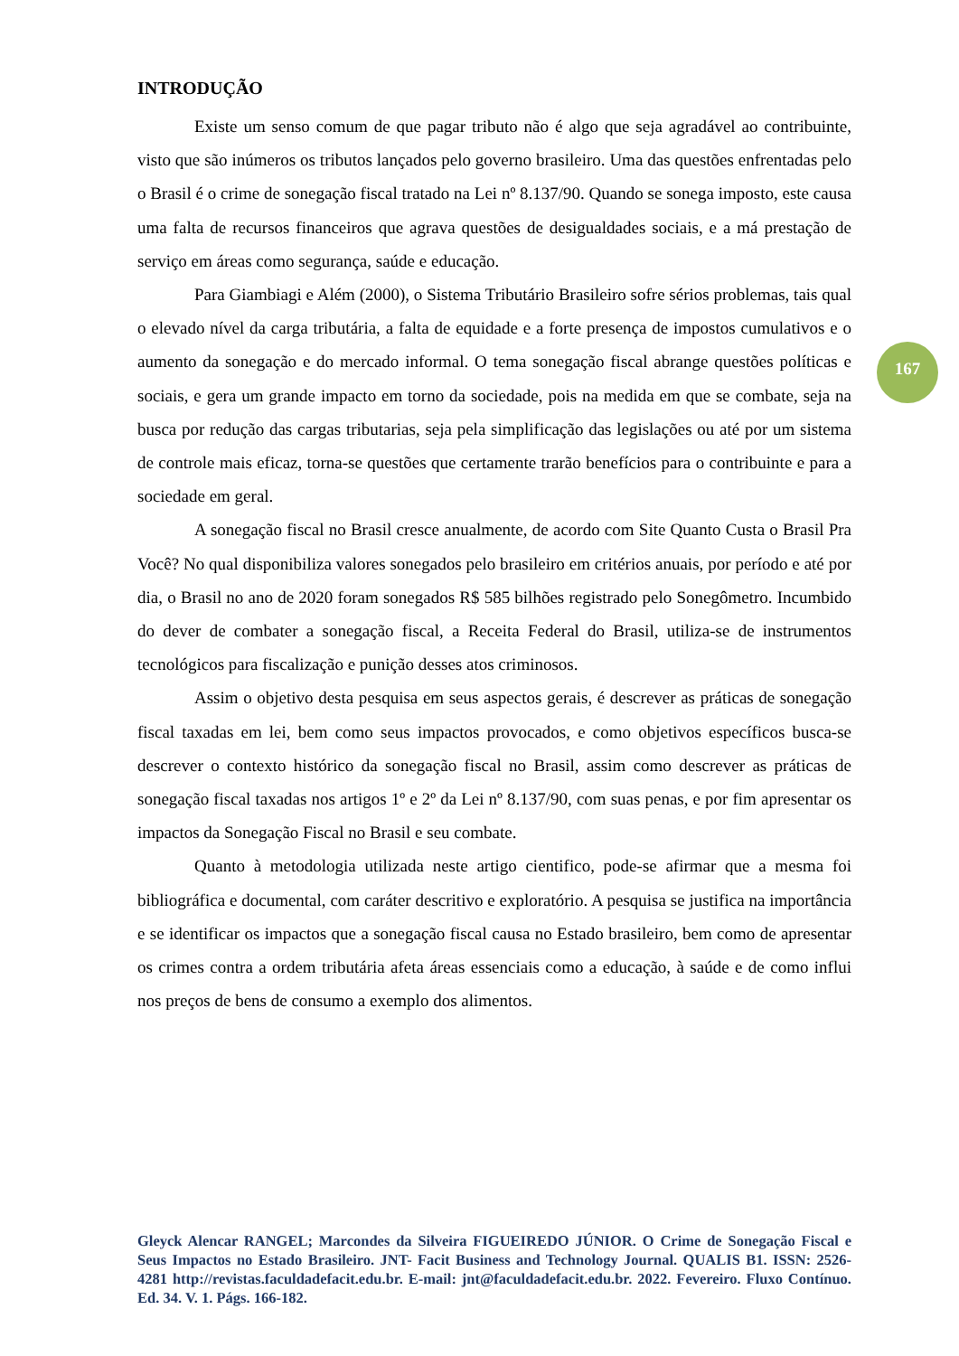INTRODUÇÃO
Existe um senso comum de que pagar tributo não é algo que seja agradável ao contribuinte, visto que são inúmeros os tributos lançados pelo governo brasileiro. Uma das questões enfrentadas pelo o Brasil é o crime de sonegação fiscal tratado na Lei nº 8.137/90. Quando se sonega imposto, este causa uma falta de recursos financeiros que agrava questões de desigualdades sociais, e a má prestação de serviço em áreas como segurança, saúde e educação.
Para Giambiagi e Além (2000), o Sistema Tributário Brasileiro sofre sérios problemas, tais qual o elevado nível da carga tributária, a falta de equidade e a forte presença de impostos cumulativos e o aumento da sonegação e do mercado informal. O tema sonegação fiscal abrange questões políticas e sociais, e gera um grande impacto em torno da sociedade, pois na medida em que se combate, seja na busca por redução das cargas tributarias, seja pela simplificação das legislações ou até por um sistema de controle mais eficaz, torna-se questões que certamente trarão benefícios para o contribuinte e para a sociedade em geral.
A sonegação fiscal no Brasil cresce anualmente, de acordo com Site Quanto Custa o Brasil Pra Você? No qual disponibiliza valores sonegados pelo brasileiro em critérios anuais, por período e até por dia, o Brasil no ano de 2020 foram sonegados R$ 585 bilhões registrado pelo Sonegômetro. Incumbido do dever de combater a sonegação fiscal, a Receita Federal do Brasil, utiliza-se de instrumentos tecnológicos para fiscalização e punição desses atos criminosos.
Assim o objetivo desta pesquisa em seus aspectos gerais, é descrever as práticas de sonegação fiscal taxadas em lei, bem como seus impactos provocados, e como objetivos específicos busca-se descrever o contexto histórico da sonegação fiscal no Brasil, assim como descrever as práticas de sonegação fiscal taxadas nos artigos 1º e 2º da Lei nº 8.137/90, com suas penas, e por fim apresentar os impactos da Sonegação Fiscal no Brasil e seu combate.
Quanto à metodologia utilizada neste artigo cientifico, pode-se afirmar que a mesma foi bibliográfica e documental, com caráter descritivo e exploratório. A pesquisa se justifica na importância e se identificar os impactos que a sonegação fiscal causa no Estado brasileiro, bem como de apresentar os crimes contra a ordem tributária afeta áreas essenciais como a educação, à saúde e de como influi nos preços de bens de consumo a exemplo dos alimentos.
167
Gleyck Alencar RANGEL; Marcondes da Silveira FIGUEIREDO JÚNIOR. O Crime de Sonegação Fiscal e Seus Impactos no Estado Brasileiro. JNT- Facit Business and Technology Journal. QUALIS B1. ISSN: 2526-4281 http://revistas.faculdadefacit.edu.br. E-mail: jnt@faculdadefacit.edu.br. 2022. Fevereiro. Fluxo Contínuo. Ed. 34. V. 1. Págs. 166-182.